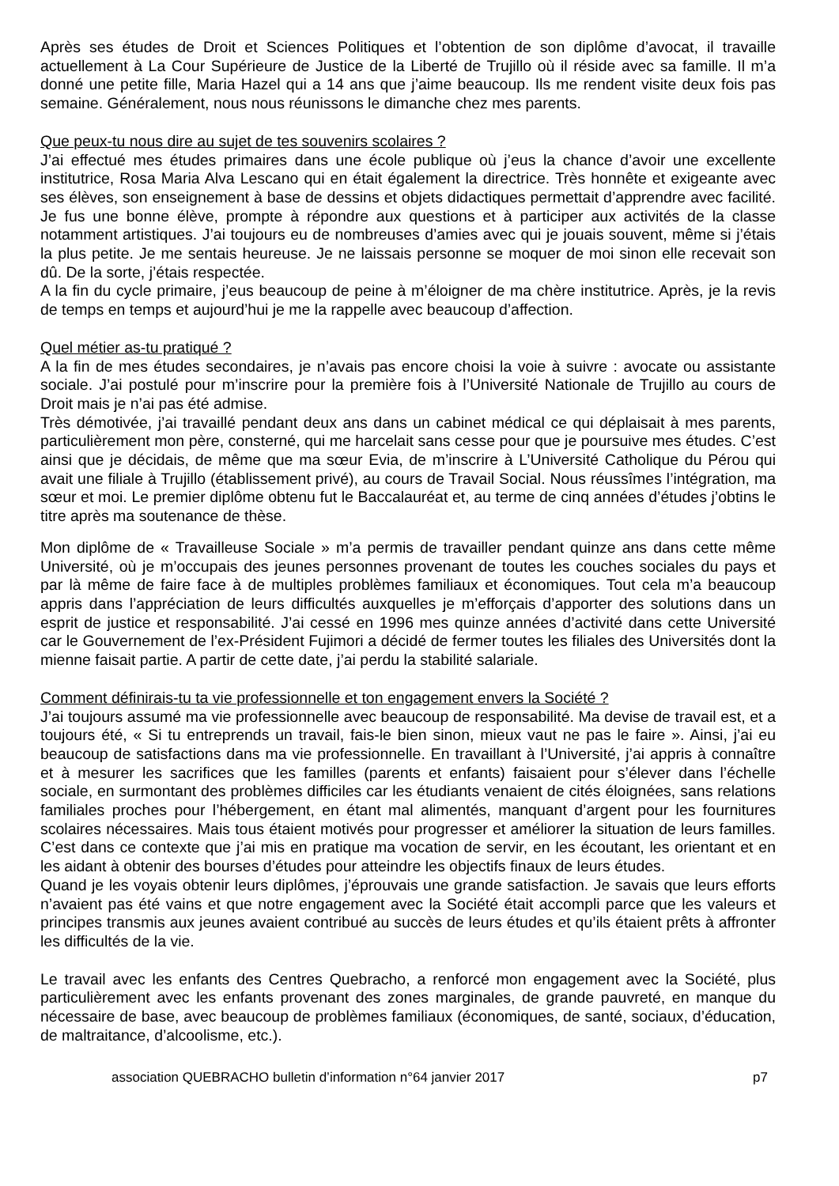Après ses études de Droit et Sciences Politiques et l’obtention de son diplôme d’avocat, il travaille actuellement à La Cour Supérieure de Justice de la Liberté de Trujillo où il réside avec sa famille. Il m’a donné une petite fille, Maria Hazel qui a 14 ans que j’aime beaucoup. Ils me rendent visite deux fois pas semaine. Généralement, nous nous réunissons le dimanche chez mes parents.
Que peux-tu nous dire au sujet de tes souvenirs scolaires ?
J’ai effectué mes études primaires dans une école publique où j’eus la chance d’avoir une excellente institutrice, Rosa Maria Alva Lescano qui en était également la directrice. Très honnête et exigeante avec ses élèves, son enseignement à base de dessins et objets didactiques permettait d’apprendre avec facilité. Je fus une bonne élève, prompte à répondre aux questions et à participer aux activités de la classe notamment artistiques. J’ai toujours eu de nombreuses d’amies avec qui je jouais souvent, même si j’étais la plus petite. Je me sentais heureuse. Je ne laissais personne se moquer de moi sinon elle recevait son dû. De la sorte, j’étais respectée.
A la fin du cycle primaire, j’eus beaucoup de peine à m’éloigner de ma chère institutrice. Après, je la revis de temps en temps et aujourd’hui je me la rappelle avec beaucoup d’affection.
Quel métier as-tu pratiqué ?
A la fin de mes études secondaires, je n’avais pas encore choisi la voie à suivre : avocate ou assistante sociale. J’ai postulé pour m’inscrire pour la première fois à l’Université Nationale de Trujillo au cours de Droit mais je n’ai pas été admise.
Très démotivée, j’ai travaillé pendant deux ans dans un cabinet médical ce qui déplaisait à mes parents, particulièrement mon père, consterné, qui me harcelait sans cesse pour que je poursuive mes études. C’est ainsi que je décidais, de même que ma sœur Evia, de m’inscrire à L’Université Catholique du Pérou qui avait une filiale à Trujillo (établissement privé), au cours de Travail Social. Nous réussîmes l’intégration, ma sœur et moi. Le premier diplôme obtenu fut le Baccalauréat et, au terme de cinq années d’études j’obtins le titre après ma soutenance de thèse.
Mon diplôme de « Travailleuse Sociale » m’a permis de travailler pendant quinze ans dans cette même Université, où je m’occupais des jeunes personnes provenant de toutes les couches sociales du pays et par là même de faire face à de multiples problèmes familiaux et économiques. Tout cela m’a beaucoup appris dans l’appréciation de leurs difficultés auxquelles je m’efforçais d’apporter des solutions dans un esprit de justice et responsabilité. J’ai cessé en 1996 mes quinze années d’activité dans cette Université car le Gouvernement de l’ex-Président Fujimori a décidé de fermer toutes les filiales des Universités dont la mienne faisait partie. A partir de cette date, j’ai perdu la stabilité salariale.
Comment définirais-tu ta vie professionnelle et ton engagement envers la Société ?
J’ai toujours assumé ma vie professionnelle avec beaucoup de responsabilité. Ma devise de travail est, et a toujours été, « Si tu entreprends un travail, fais-le bien sinon, mieux vaut ne pas le faire ». Ainsi, j’ai eu beaucoup de satisfactions dans ma vie professionnelle. En travaillant à l’Université, j’ai appris à connaître et à mesurer les sacrifices que les familles (parents et enfants) faisaient pour s’élever dans l’échelle sociale, en surmontant des problèmes difficiles car les étudiants venaient de cités éloignées, sans relations familiales proches pour l’hébergement, en étant mal alimentés, manquant d’argent pour les fournitures scolaires nécessaires. Mais tous étaient motivés pour progresser et améliorer la situation de leurs familles. C’est dans ce contexte que j’ai mis en pratique ma vocation de servir, en les écoutant, les orientant et en les aidant à obtenir des bourses d’études pour atteindre les objectifs finaux de leurs études.
Quand je les voyais obtenir leurs diplômes, j’éprouvais une grande satisfaction. Je savais que leurs efforts n’avaient pas été vains et que notre engagement avec la Société était accompli parce que les valeurs et principes transmis aux jeunes avaient contribué au succès de leurs études et qu’ils étaient prêts à affronter les difficultés de la vie.
Le travail avec les enfants des Centres Quebracho, a renforcé mon engagement avec la Société, plus particulièrement avec les enfants provenant des zones marginales, de grande pauvreté, en manque du nécessaire de base, avec beaucoup de problèmes familiaux (économiques, de santé, sociaux, d’éducation, de maltraitance, d’alcoolisme, etc.).
association QUEBRACHO bulletin d’information n°64 janvier 2017 p7